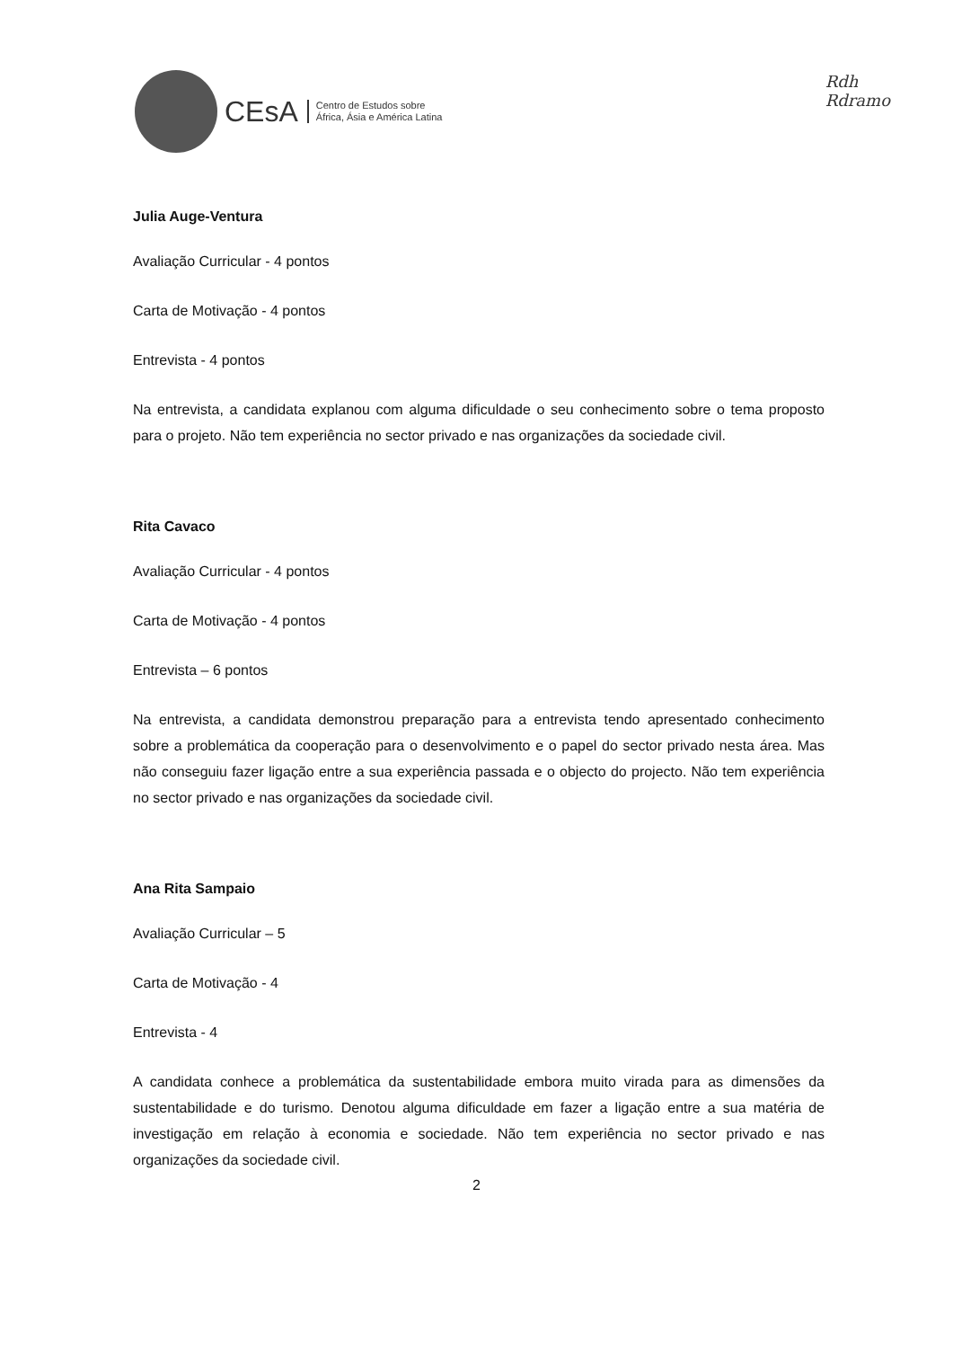CEsA
Centro de Estudos sobre
África, Ásia e América Latina
Rdh
Rdramo
Julia Auge-Ventura
Avaliação Curricular - 4 pontos
Carta de Motivação - 4 pontos
Entrevista - 4 pontos
Na entrevista, a candidata explanou com alguma dificuldade o seu conhecimento sobre o tema proposto para o projeto. Não tem experiência no sector privado e nas organizações da sociedade civil.
Rita Cavaco
Avaliação Curricular - 4 pontos
Carta de Motivação - 4 pontos
Entrevista – 6 pontos
Na entrevista, a candidata demonstrou preparação para a entrevista tendo apresentado conhecimento sobre a problemática da cooperação para o desenvolvimento e o papel do sector privado nesta área. Mas não conseguiu fazer ligação entre a sua experiência passada e o objecto do projecto. Não tem experiência no sector privado e nas organizações da sociedade civil.
Ana Rita Sampaio
Avaliação Curricular – 5
Carta de Motivação - 4
Entrevista - 4
A candidata conhece a problemática da sustentabilidade embora muito virada para as dimensões da sustentabilidade e do turismo. Denotou alguma dificuldade em fazer a ligação entre a sua matéria de investigação em relação à economia e sociedade. Não tem experiência no sector privado e nas organizações da sociedade civil.
2